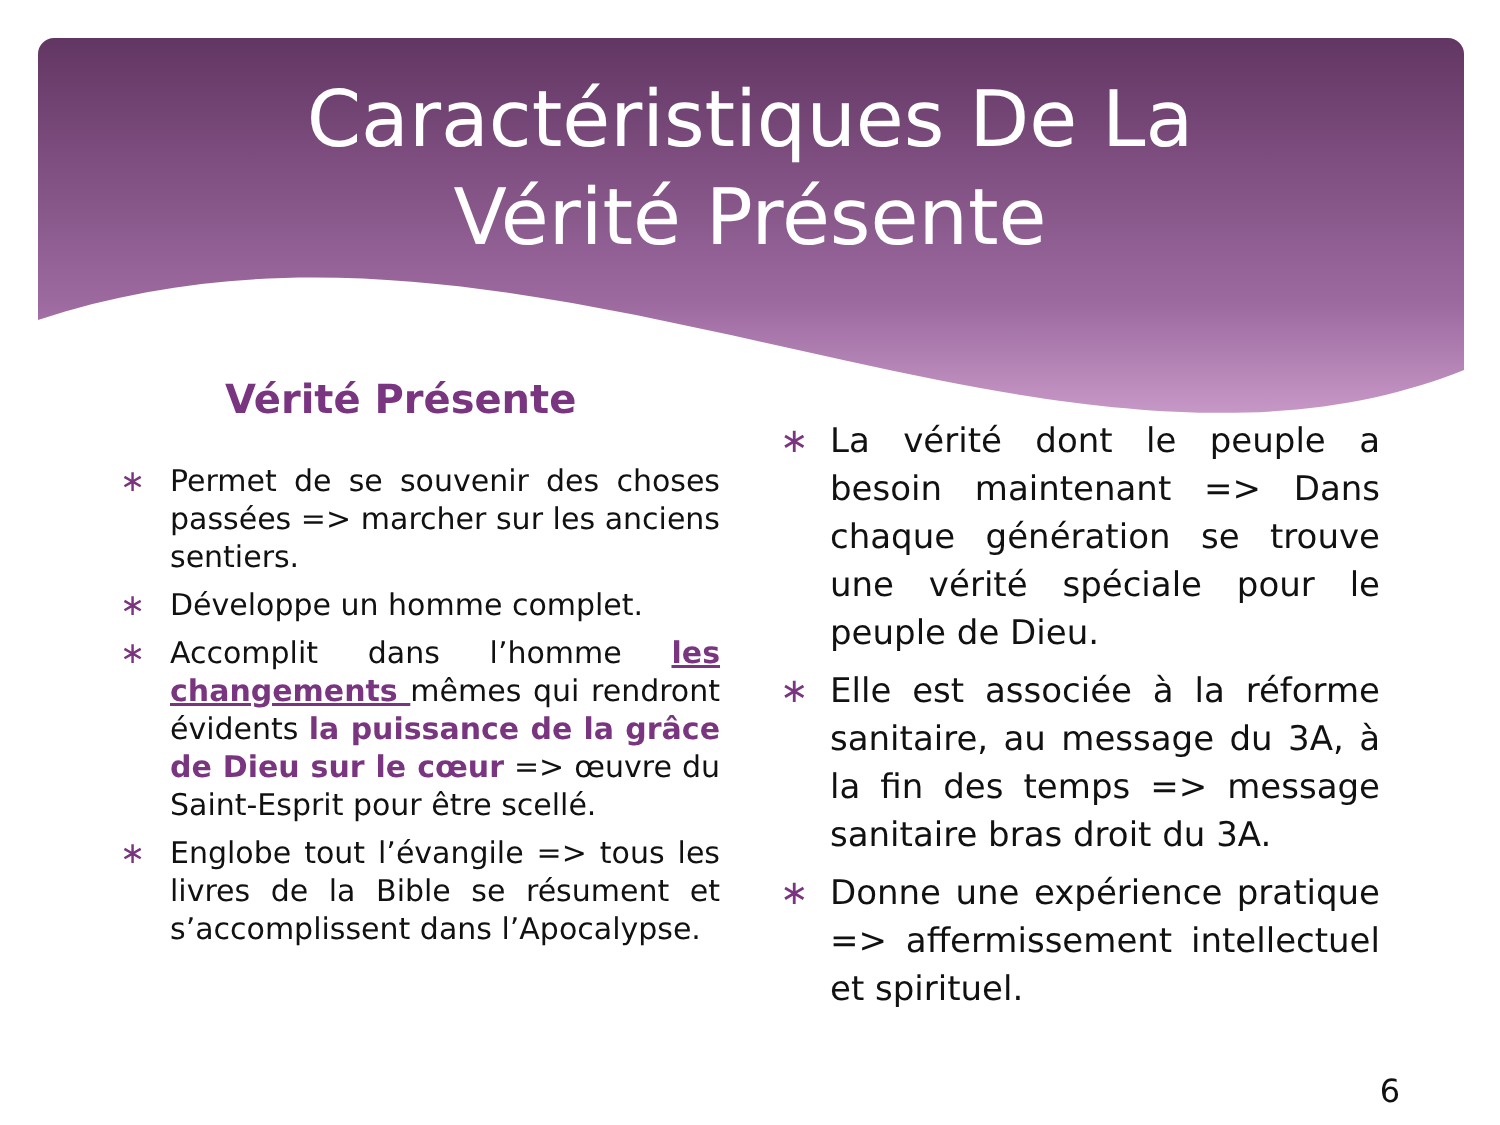Caractéristiques De La
Vérité Présente
Vérité Présente
∗ Permet de se souvenir des choses passées => marcher sur les anciens sentiers.
∗ Développe un homme complet.
∗ Accomplit dans l’homme les changements mêmes qui rendront évidents la puissance de la grâce de Dieu sur le cœur => œuvre du Saint-Esprit pour être scellé.
∗ Englobe tout l’évangile => tous les livres de la Bible se résument et s’accomplissent dans l’Apocalypse.
∗ La vérité dont le peuple a besoin maintenant => Dans chaque génération se trouve une vérité spéciale pour le peuple de Dieu.
∗ Elle est associée à la réforme sanitaire, au message du 3A, à la fin des temps => message sanitaire bras droit du 3A.
∗ Donne une expérience pratique => affermissement intellectuel et spirituel.
6